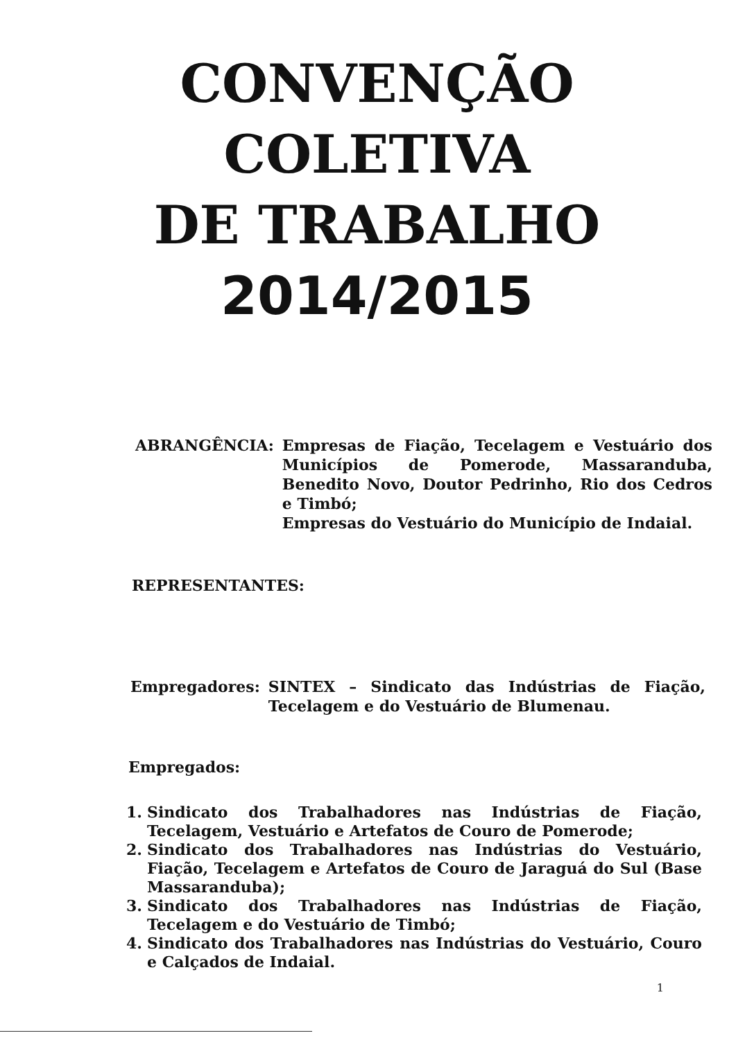CONVENÇÃO
COLETIVA
DE TRABALHO
2014/2015
ABRANGÊNCIA: Empresas de Fiação, Tecelagem e Vestuário dos Municípios de Pomerode, Massaranduba, Benedito Novo, Doutor Pedrinho, Rio dos Cedros e Timbó;
Empresas do Vestuário do Município de Indaial.
REPRESENTANTES:
Empregadores: SINTEX – Sindicato das Indústrias de Fiação, Tecelagem e do Vestuário de Blumenau.
Empregados:
1. Sindicato dos Trabalhadores nas Indústrias de Fiação, Tecelagem, Vestuário e Artefatos de Couro de Pomerode;
2. Sindicato dos Trabalhadores nas Indústrias do Vestuário, Fiação, Tecelagem e Artefatos de Couro de Jaraguá do Sul (Base Massaranduba);
3. Sindicato dos Trabalhadores nas Indústrias de Fiação, Tecelagem e do Vestuário de Timbó;
4. Sindicato dos Trabalhadores nas Indústrias do Vestuário, Couro e Calçados de Indaial.
1